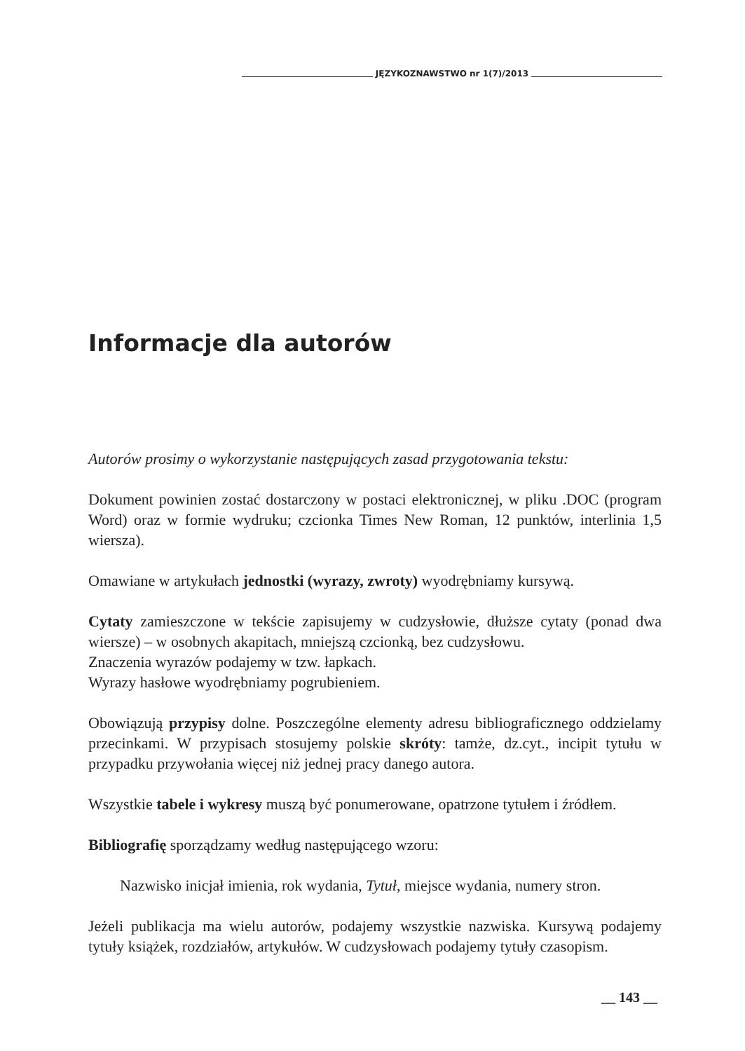JĘZYKOZNAWSTWO nr 1(7)/2013
Informacje dla autorów
Autorów prosimy o wykorzystanie następujących zasad przygotowania tekstu:
Dokument powinien zostać dostarczony w postaci elektronicznej, w pliku .DOC (program Word) oraz w formie wydruku; czcionka Times New Roman, 12 punktów, interlinia 1,5 wiersza).
Omawiane w artykułach jednostki (wyrazy, zwroty) wyodrębniamy kursywą.
Cytaty zamieszczone w tekście zapisujemy w cudzysłowie, dłuższe cytaty (ponad dwa wiersze) – w osobnych akapitach, mniejszą czcionką, bez cudzysłowu.
Znaczenia wyrazów podajemy w tzw. łapkach.
Wyrazy hasłowe wyodrębniamy pogrubieniem.
Obowiązują przypisy dolne. Poszczególne elementy adresu bibliograficznego oddzielamy przecinkami. W przypisach stosujemy polskie skróty: tamże, dz.cyt., incipit tytułu w przypadku przywołania więcej niż jednej pracy danego autora.
Wszystkie tabele i wykresy muszą być ponumerowane, opatrzone tytułem i źródłem.
Bibliografię sporządzamy według następującego wzoru:
Nazwisko inicjał imienia, rok wydania, Tytuł, miejsce wydania, numery stron.
Jeżeli publikacja ma wielu autorów, podajemy wszystkie nazwiska. Kursywą podajemy tytuły książek, rozdziałów, artykułów. W cudzysłowach podajemy tytuły czasopism.
__ 143 __